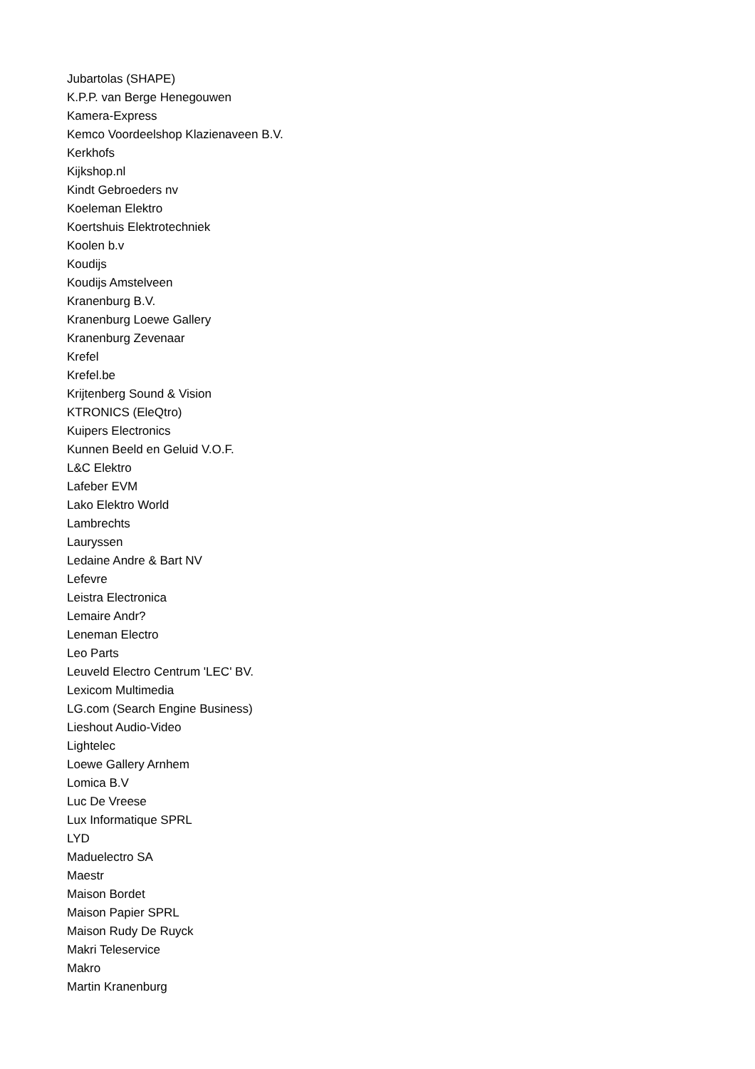Jubartolas (SHAPE)
K.P.P. van Berge Henegouwen
Kamera-Express
Kemco Voordeelshop Klazienaveen B.V.
Kerkhofs
Kijkshop.nl
Kindt Gebroeders nv
Koeleman Elektro
Koertshuis Elektrotechniek
Koolen b.v
Koudijs
Koudijs Amstelveen
Kranenburg B.V.
Kranenburg Loewe Gallery
Kranenburg Zevenaar
Krefel
Krefel.be
Krijtenberg Sound & Vision
KTRONICS (EleQtro)
Kuipers Electronics
Kunnen Beeld en Geluid V.O.F.
L&C Elektro
Lafeber EVM
Lako Elektro World
Lambrechts
Lauryssen
Ledaine Andre & Bart NV
Lefevre
Leistra Electronica
Lemaire Andr?
Leneman Electro
Leo Parts
Leuveld Electro Centrum 'LEC' BV.
Lexicom Multimedia
LG.com (Search Engine Business)
Lieshout Audio-Video
Lightelec
Loewe Gallery Arnhem
Lomica B.V
Luc De Vreese
Lux Informatique SPRL
LYD
Maduelectro SA
Maestr
Maison Bordet
Maison Papier SPRL
Maison Rudy De Ruyck
Makri Teleservice
Makro
Martin Kranenburg